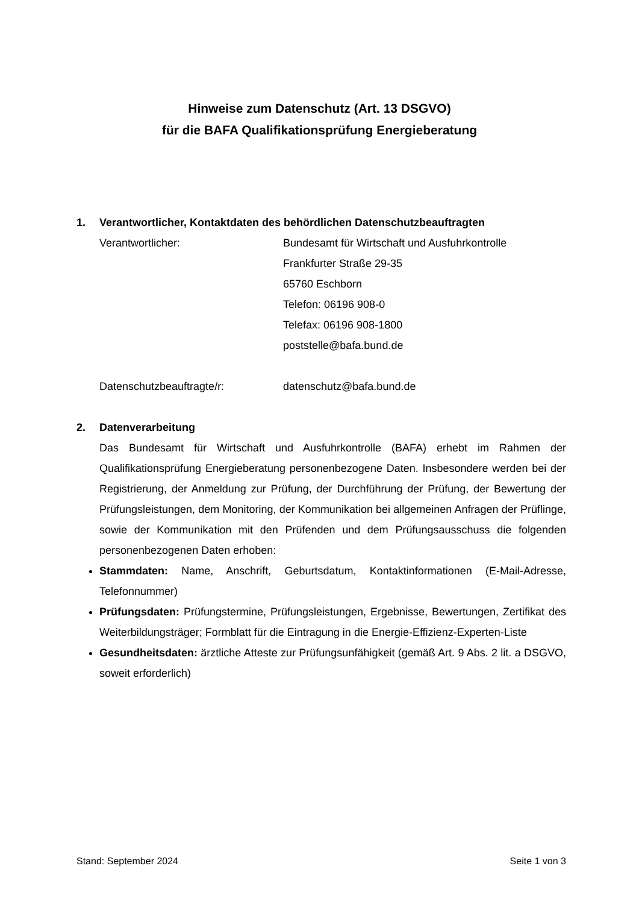Hinweise zum Datenschutz (Art. 13 DSGVO)
für die BAFA Qualifikationsprüfung Energieberatung
1. Verantwortlicher, Kontaktdaten des behördlichen Datenschutzbeauftragten
Verantwortlicher: Bundesamt für Wirtschaft und Ausfuhrkontrolle
Frankfurter Straße 29-35
65760 Eschborn
Telefon: 06196 908-0
Telefax: 06196 908-1800
poststelle@bafa.bund.de
Datenschutzbeauftragte/r: datenschutz@bafa.bund.de
2. Datenverarbeitung
Das Bundesamt für Wirtschaft und Ausfuhrkontrolle (BAFA) erhebt im Rahmen der Qualifikationsprüfung Energieberatung personenbezogene Daten. Insbesondere werden bei der Registrierung, der Anmeldung zur Prüfung, der Durchführung der Prüfung, der Bewertung der Prüfungsleistungen, dem Monitoring, der Kommunikation bei allgemeinen Anfragen der Prüflinge, sowie der Kommunikation mit den Prüfenden und dem Prüfungsausschuss die folgenden personenbezogenen Daten erhoben:
Stammdaten: Name, Anschrift, Geburtsdatum, Kontaktinformationen (E-Mail-Adresse, Telefonnummer)
Prüfungsdaten: Prüfungstermine, Prüfungsleistungen, Ergebnisse, Bewertungen, Zertifikat des Weiterbildungsträger; Formblatt für die Eintragung in die Energie-Effizienz-Experten-Liste
Gesundheitsdaten: ärztliche Atteste zur Prüfungsunfähigkeit (gemäß Art. 9 Abs. 2 lit. a DSGVO, soweit erforderlich)
Stand: September 2024 Seite 1 von 3